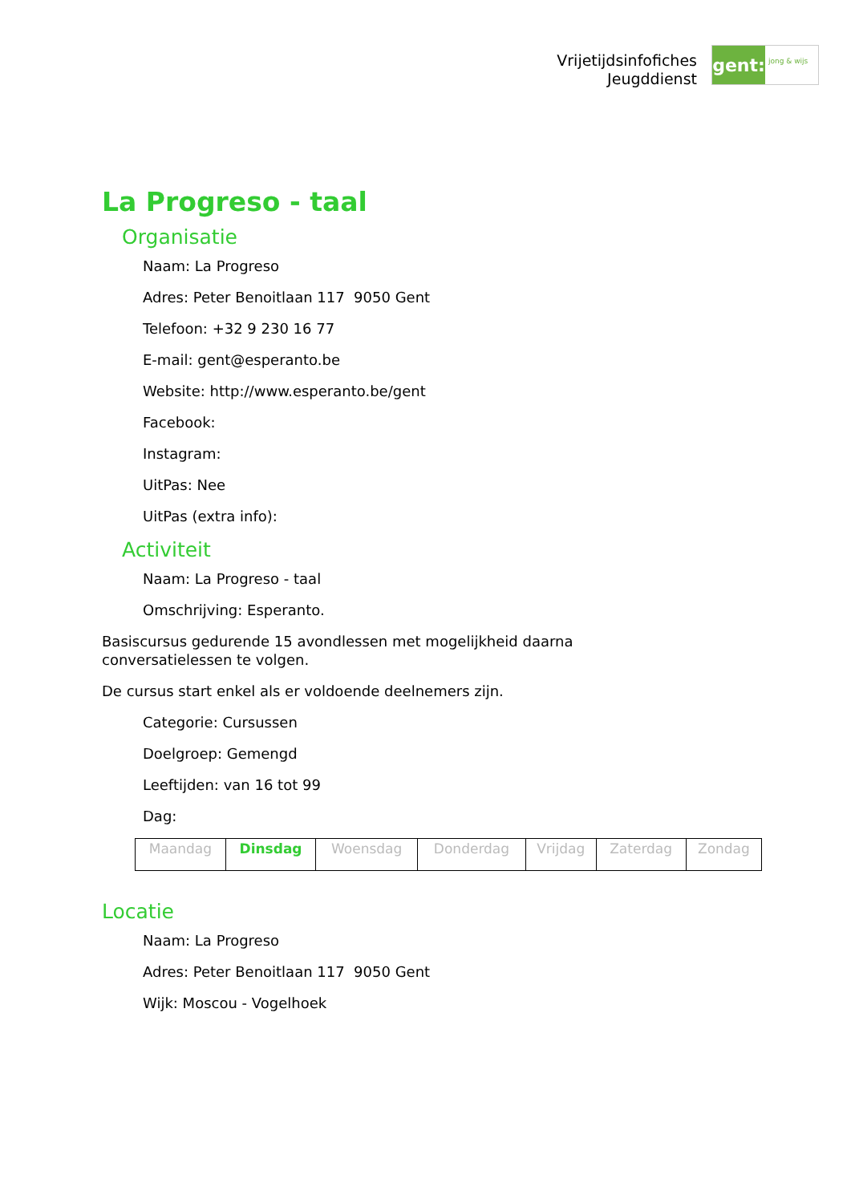Vrijetijdsinfofiches
Jeugddienst
gent:
jong & wijs
La Progreso - taal
Organisatie
Naam: La Progreso
Adres: Peter Benoitlaan 117 9050 Gent
Telefoon: +32 9 230 16 77
E-mail: gent@esperanto.be
Website: http://www.esperanto.be/gent
Facebook:
Instagram:
UitPas: Nee
UitPas (extra info):
Activiteit
Naam: La Progreso - taal
Omschrijving: Esperanto.
Basiscursus gedurende 15 avondlessen met mogelijkheid daarna conversatielessen te volgen.
De cursus start enkel als er voldoende deelnemers zijn.
Categorie: Cursussen
Doelgroep: Gemengd
Leeftijden: van 16 tot 99
Dag:
| Maandag | Dinsdag | Woensdag | Donderdag | Vrijdag | Zaterdag | Zondag |
Locatie
Naam: La Progreso
Adres: Peter Benoitlaan 117 9050 Gent
Wijk: Moscou - Vogelhoek